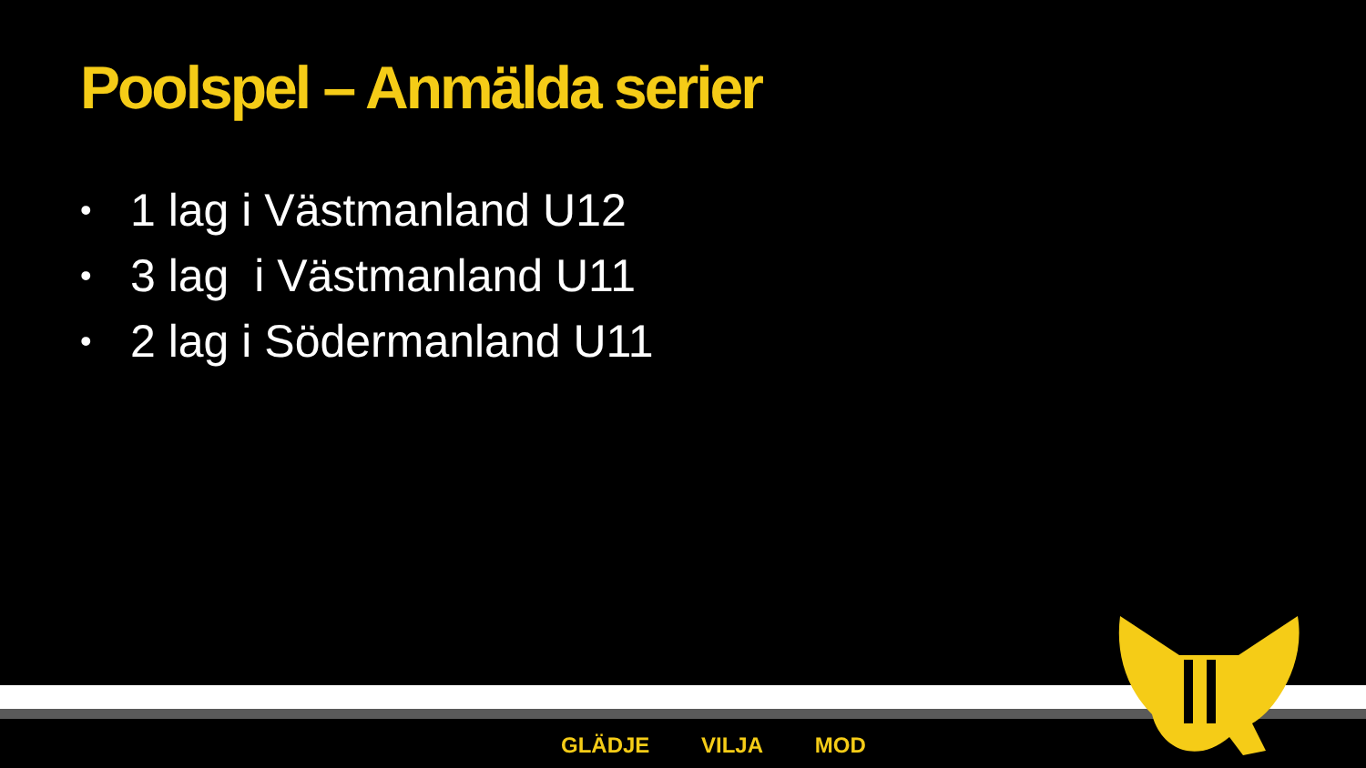Poolspel – Anmälda serier
• 1 lag i Västmanland U12
• 3 lag i Västmanland U11
• 2 lag i Södermanland U11
GLÄDJE VILJA MOD